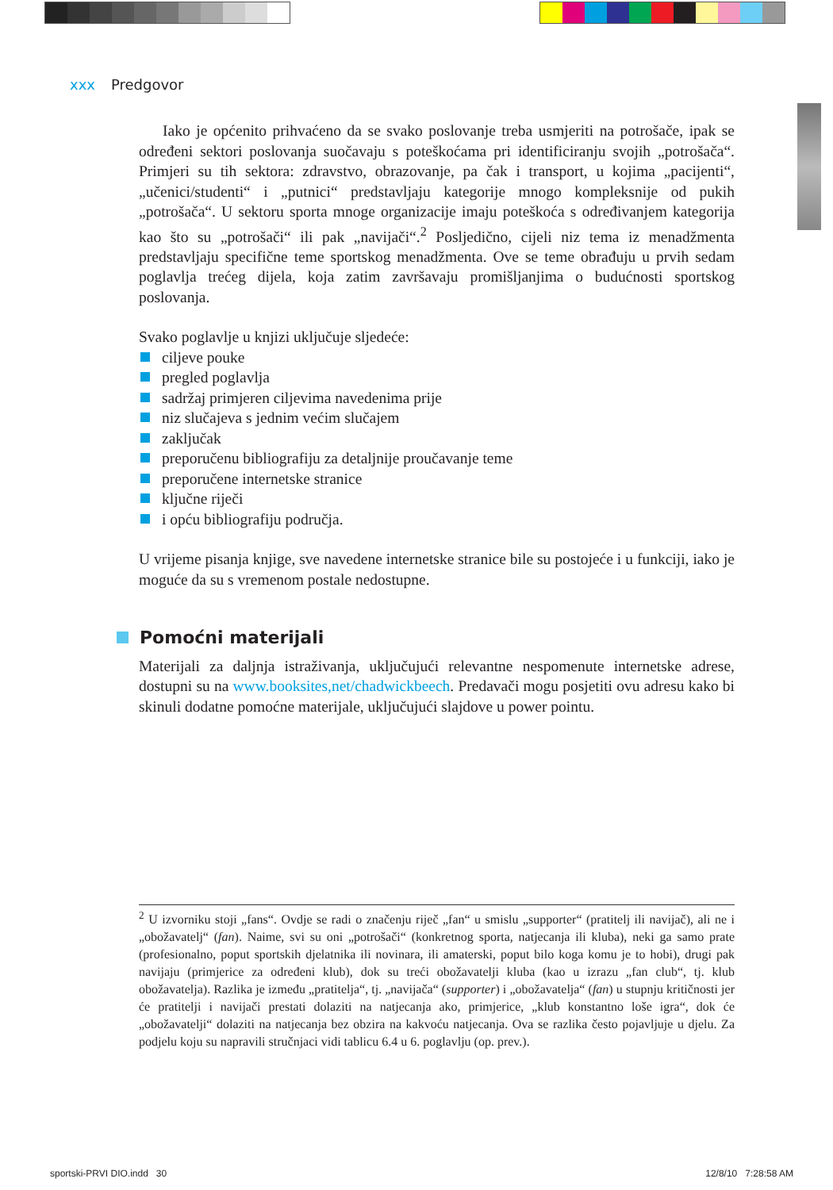xxx Predgovor
Iako je općenito prihvaćeno da se svako poslovanje treba usmjeriti na potrošače, ipak se određeni sektori poslovanja suočavaju s poteškoćama pri identificiranju svojih „potrošača“. Primjeri su tih sektora: zdravstvo, obrazovanje, pa čak i transport, u kojima „pacijenti“, „učenici/studenti“ i „putnici“ predstavljaju kategorije mnogo kompleksnije od pukih „potrošača“. U sektoru sporta mnoge organizacije imaju poteškoća s određivanjem kategorija kao što su „potrošači“ ili pak „navijači“.<sup>2</sup> Posljedično, cijeli niz tema iz menadžmenta predstavljaju specifične teme sportskog menadžmenta. Ove se teme obrađuju u prvih sedam poglavlja trećeg dijela, koja zatim završavaju promišljanjima o budućnosti sportskog poslovanja.
Svako poglavlje u knjizi uključuje sljedeće:
ciljeve pouke
pregled poglavlja
sadržaj primjeren ciljevima navedenima prije
niz slučajeva s jednim većim slučajem
zaključak
preporučenu bibliografiju za detaljnije proučavanje teme
preporučene internetske stranice
ključne riječi
i opću bibliografiju područja.
U vrijeme pisanja knjige, sve navedene internetske stranice bile su postojeće i u funkciji, iako je moguće da su s vremenom postale nedostupne.
Pomoćni materijali
Materijali za daljnja istraživanja, uključujući relevantne nespomenute internetske adrese, dostupni su na www.booksites,net/chadwickbeech. Predavači mogu posjetiti ovu adresu kako bi skinuli dodatne pomoćne materijale, uključujući slajdove u power pointu.
<sup>2</sup> U izvorniku stoji „fans“. Ovdje se radi o značenju riječ „fan“ u smislu „supporter“ (pratitelj ili navijač), ali ne i „obožavatelj“ (fan). Naime, svi su oni „potrošači“ (konkretnog sporta, natjecanja ili kluba), neki ga samo prate (profesionalno, poput sportskih djelatnika ili novinara, ili amaterski, poput bilo koga komu je to hobi), drugi pak navijaju (primjerice za određeni klub), dok su treći obožavatelji kluba (kao u izrazu „fan club“, tj. klub obožavatelja). Razlika je između „pratitelja“, tj. „navijača“ (supporter) i „obožavatelja“ (fan) u stupnju kritičnosti jer će pratitelji i navijači prestati dolaziti na natjecanja ako, primjerice, „klub konstantno loše igra“, dok će „obožavatelji“ dolaziti na natjecanja bez obzira na kakvoću natjecanja. Ova se razlika često pojavljuje u djelu. Za podjelu koju su napravili stručnjaci vidi tablicu 6.4 u 6. poglavlju (op. prev.).
sportski-PRVI DIO.indd 30 12/8/10 7:28:58 AM